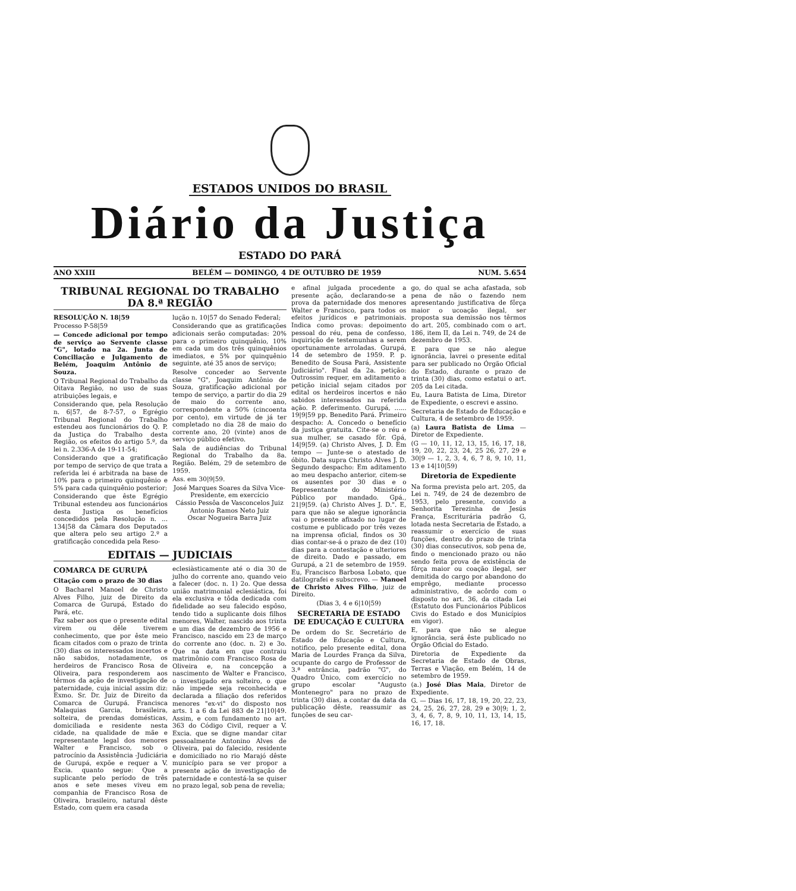ESTADOS UNIDOS DO BRASIL
Diário da Justiça
ESTADO DO PARÁ
ANO XXIII BELÉM — DOMINGO, 4 DE OUTUBRO DE 1959 NUM. 5.654
TRIBUNAL REGIONAL DO TRABALHO DA 8.ª REGIÃO
RESOLUÇÃO N. 18|59
Processo P-58|59
— Concede adicional por tempo de serviço ao Servente classe "G", lotado na 2a. Junta de Conciliação e Julgamento de Belém, Joaquim Antônio de Souza.
O Tribunal Regional do Trabalho da Oitava Região, no uso de suas atribuições legais, e
Considerando que, pela Resolução n. 6|57, de 8-7-57, o Egrégio Tribunal Regional do Trabalho estendeu aos funcionários do Q. P. da Justiça do Trabalho desta Região, os efeitos do artigo 5.º, da lei n. 2.336-A de 19-11-54;
Considerando que a gratificação por tempo de serviço de que trata a referida lei é arbitrada na base de 10% para o primeiro quinquênio e 5% para cada quinquênio posterior;
Considerando que êste Egrégio Tribunal estendeu aos funcionários desta Justiça os benefícios concedidos pela Resolução n. ... 134|58 da Câmara dos Deputados que altera pelo seu artigo 2.º a gratificação concedida pela Reso-
lução n. 10|57 do Senado Federal;
Considerando que as gratificações adicionais serão computadas: 20% para o primeiro quinquênio, 10% em cada um dos três quinquênios imediatos, e 5% por quinquênio seguinte, até 35 anos de serviço;
Resolve conceder ao Servente classe "G", Joaquim Antônio de Souza, gratificação adicional por tempo de serviço, a partir do dia 29 de maio do corrente ano, correspondente a 50% (cincoenta por cento), em virtude de já ter completado no dia 28 de maio do corrente ano, 20 (vinte) anos de serviço público efetivo.
Sala de audiências do Tribunal Regional do Trabalho da 8a. Região. Belém, 29 de setembro de 1959.
Ass. em 30|9|59.
José Marques Soares da Silva Vice-Presidente, em exercício
Cássio Pessôa de Vasconcelos Juiz
Antonio Ramos Neto Juiz
Oscar Nogueira Barra Juiz
EDITAIS — JUDICIAIS
COMARCA DE GURUPÁ
Citação com o prazo de 30 dias
O Bacharel Manoel de Christo Alves Filho, juiz de Direito da Comarca de Gurupá, Estado do Pará, etc.
Faz saber aos que o presente edital virem ou dêle tiverem conhecimento, que por êste meio ficam citados com o prazo de trinta (30) dias os interessados incertos e não sabidos, notadamente, os herdeiros de Francisco Rosa de Oliveira, para responderem aos têrmos da ação de investigação de paternidade, cuja inicial assim diz: Exmo. Sr. Dr. Juiz de Direito da Comarca de Gurupá. Francisca Malaquias Garcia, brasileira, solteira, de prendas domésticas, domiciliada e residente nesta cidade, na qualidade de mãe e representante legal dos menores Walter e Francisco, sob o patrocínio da Assistência -Judiciária de Gurupá, expõe e requer a V. Excia. quanto segue: Que a suplicante pelo período de três anos e sete meses viveu em companhia de Francisco Rosa de Oliveira, brasileiro, natural dêste Estado, com quem era casada
eclesiàsticamente até o dia 30 de julho do corrente ano, quando veio a falecer (doc. n. 1) 2o. Que dessa união matrimonial eclesiástica, foi ela exclusiva e tôda dedicada com fidelidade ao seu falecido espôso, tendo tido a suplicante dois filhos menores, Walter, nascido aos trinta e um dias de dezembro de 1956 e Francisco, nascido em 23 de março do corrente ano (doc. n. 2) e 3o. Que na data em que contraiu matrimônio com Francisco Rosa de Oliveira e, na concepção a nascimento de Walter e Francisco, o investigado era solteiro, o que não impede seja reconhecida e declarada a filiação dos referidos menores "ex-vi" do disposto nos arts. 1 a 6 da Lei 883 de 21|10|49. Assim, e com fundamento no art. 363 do Código Civil, requer a V. Excia. que se digne mandar citar pessoalmente Antonino Alves de Oliveira, pai do falecido, residente e domiciliado no rio Marajó dêste município para se ver propor a presente ação de investigação de paternidade e contestá-la se quiser no prazo legal, sob pena de revelia;
e afinal julgada procedente a presente ação, declarando-se a prova da paternidade dos menores Walter e Francisco, para todos os efeitos jurídicos e patrimoniais. Indica como provas: depoimento pessoal do réu, pena de confesso, inquirição de testemunhas a serem oportunamente arroladas. Gurupá, 14 de setembro de 1959. P. p. Benedito de Sousa Pará, Assistente Judiciário". Final da 2a. petição: Outrossim requer, em aditamento a petição inicial sejam citados por edital os herdeiros incertos e não sabidos interessados na referida ação. P. deferimento. Gurupá, ...... 19|9|59 pp. Benedito Pará. Primeiro despacho: A. Concedo o benefício da justiça gratuita. Cite-se o réu e sua mulher, se casado fôr. Gpá, 14|9|59. (a) Christo Alves, J. D. Em tempo — Junte-se o atestado de óbito. Data supra Christo Alves J. D. Segundo despacho: Em aditamento ao meu despacho anterior, citem-se os ausentes por 30 dias e o Representante do Ministério Público por mandado. Gpá., 21|9|59. (a) Christo Alves J. D.". E, para que não se alegue ignorância vai o presente afixado no lugar de costume e publicado por três vezes na imprensa oficial, findos os 30 dias contar-se-á o prazo de dez (10) dias para a contestação e ulteriores de direito. Dado e passado, em Gurupá, a 21 de setembro de 1959. Eu, Francisco Barbosa Lobato, que datilografei e subscrevo. — Manoel de Christo Alves Filho, juiz de Direito.
(Dias 3, 4 e 6|10|59)
SECRETARIA DE ESTADO DE EDUCAÇÃO E CULTURA
De ordem do Sr. Secretário de Estado de Educação e Cultura, notifico, pelo presente edital, dona Maria de Lourdes França da Silva, ocupante do cargo de Professor de 3.ª entrância, padrão "G", do Quadro Único, com exercício no grupo escolar "Augusto Montenegro" para no prazo de trinta (30) dias, a contar da data da publicação dêste, reassumir as funções de seu car-
go, do qual se acha afastada, sob pena de não o fazendo nem apresentando justificativa de fôrça maior o ucoação ilegal, ser proposta sua demissão nos têrmos do art. 205, combinado com o art. 186, item II, da Lei n. 749, de 24 de dezembro de 1953.
E para que se não alegue ignorância, lavrei o presente edital para ser publicado no Órgão Oficial do Estado, durante o prazo de trinta (30) dias, como estatui o art. 205 da Lei citada.
Eu, Laura Batista de Lima, Diretor de Expediente, o escrevi e assino.
Secretaria de Estado de Educação e Cultura, 4 de setembro de 1959.
(a) Laura Batista de Lima — Diretor de Expediente.
(G — 10, 11, 12, 13, 15, 16, 17, 18, 19, 20, 22, 23, 24, 25 26, 27, 29 e 30|9 — 1, 2, 3, 4, 6, 7 8, 9, 10, 11, 13 e 14|10|59)
Diretoria de Expediente
Na forma prevista pelo art. 205, da Lei n. 749, de 24 de dezembro de 1953, pelo presente, convido a Senhorita Terezinha de Jesús França, Escriturária padrão G, lotada nesta Secretaria de Estado, a reassumir o exercício de suas funções, dentro do prazo de trinta (30) dias consecutivos, sob pena de, findo o mencionado prazo ou não sendo feita prova de existência de fôrça maior ou coação ilegal, ser demitida do cargo por abandono do emprêgo, mediante processo administrativo, de acôrdo com o disposto no art. 36, da citada Lei (Estatuto dos Funcionários Públicos Civis do Estado e dos Municípios em vigor).
E, para que não se alegue ignorância, será êste publicado no Orgão Oficial do Estado.
Diretoria de Expediente da Secretaria de Estado de Obras, Terras e Viação, em Belém, 14 de setembro de 1959.
(a.) José Dias Maia, Diretor de Expediente.
G. — Dias 16, 17, 18, 19, 20, 22, 23, 24, 25, 26, 27, 28, 29 e 30|9; 1, 2, 3, 4, 6, 7, 8, 9, 10, 11, 13, 14, 15, 16, 17, 18.